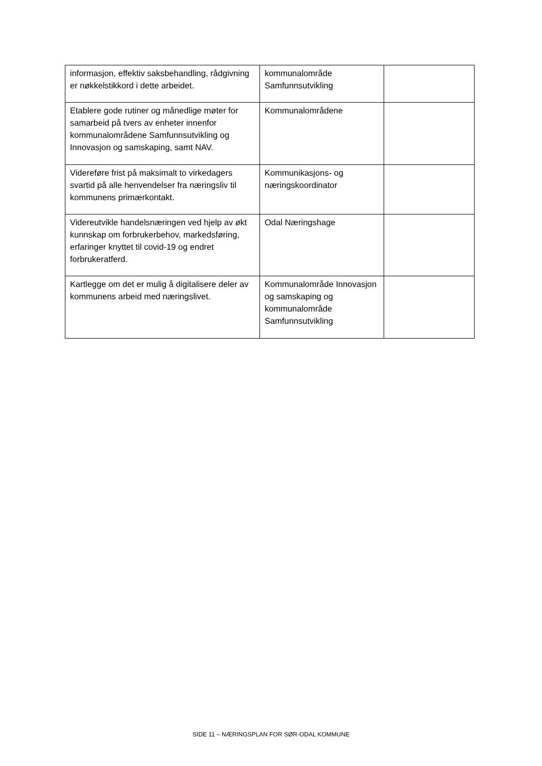| informasjon, effektiv saksbehandling, rådgivning er nøkkelstikkord i dette arbeidet. | kommunalområde Samfunnsutvikling | |
| Etablere gode rutiner og månedlige møter for samarbeid på tvers av enheter innenfor kommunalområdene Samfunnsutvikling og Innovasjon og samskaping, samt NAV. | Kommunalområdene | |
| Videreføre frist på maksimalt to virkedagers svartid på alle henvendelser fra næringsliv til kommunens primærkontakt. | Kommunikasjons- og næringskoordinator | |
| Videreutvikle handelsnæringen ved hjelp av økt kunnskap om forbrukerbehov, markedsføring, erfaringer knyttet til covid-19 og endret forbrukeratferd. | Odal Næringshage | |
| Kartlegge om det er mulig å digitalisere deler av kommunens arbeid med næringslivet. | Kommunalområde Innovasjon og samskaping og kommunalområde Samfunnsutvikling | |
SIDE 11 – NÆRINGSPLAN FOR SØR-ODAL KOMMUNE